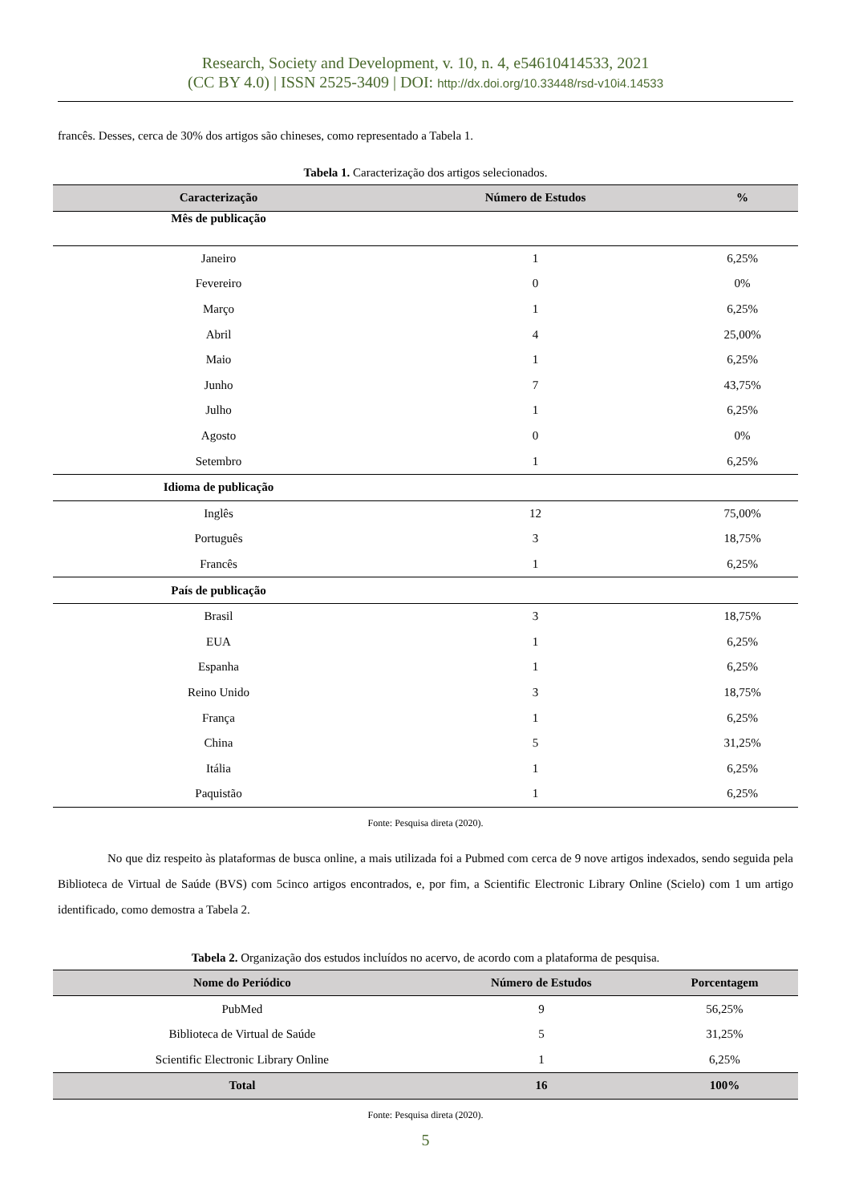Research, Society and Development, v. 10, n. 4, e54610414533, 2021
(CC BY 4.0) | ISSN 2525-3409 | DOI: http://dx.doi.org/10.33448/rsd-v10i4.14533
francês. Desses, cerca de 30% dos artigos são chineses, como representado a Tabela 1.
Tabela 1. Caracterização dos artigos selecionados.
| Caracterização | Número de Estudos | % |
| --- | --- | --- |
| Mês de publicação | | |
| Janeiro | 1 | 6,25% |
| Fevereiro | 0 | 0% |
| Março | 1 | 6,25% |
| Abril | 4 | 25,00% |
| Maio | 1 | 6,25% |
| Junho | 7 | 43,75% |
| Julho | 1 | 6,25% |
| Agosto | 0 | 0% |
| Setembro | 1 | 6,25% |
| Idioma de publicação | | |
| Inglês | 12 | 75,00% |
| Português | 3 | 18,75% |
| Francês | 1 | 6,25% |
| País de publicação | | |
| Brasil | 3 | 18,75% |
| EUA | 1 | 6,25% |
| Espanha | 1 | 6,25% |
| Reino Unido | 3 | 18,75% |
| França | 1 | 6,25% |
| China | 5 | 31,25% |
| Itália | 1 | 6,25% |
| Paquistão | 1 | 6,25% |
Fonte: Pesquisa direta (2020).
No que diz respeito às plataformas de busca online, a mais utilizada foi a Pubmed com cerca de 9 nove artigos indexados, sendo seguida pela Biblioteca de Virtual de Saúde (BVS) com 5cinco artigos encontrados, e, por fim, a Scientific Electronic Library Online (Scielo) com 1 um artigo identificado, como demostra a Tabela 2.
Tabela 2. Organização dos estudos incluídos no acervo, de acordo com a plataforma de pesquisa.
| Nome do Periódico | Número de Estudos | Porcentagem |
| --- | --- | --- |
| PubMed | 9 | 56,25% |
| Biblioteca de Virtual de Saúde | 5 | 31,25% |
| Scientific Electronic Library Online | 1 | 6,25% |
| Total | 16 | 100% |
Fonte: Pesquisa direta (2020).
5